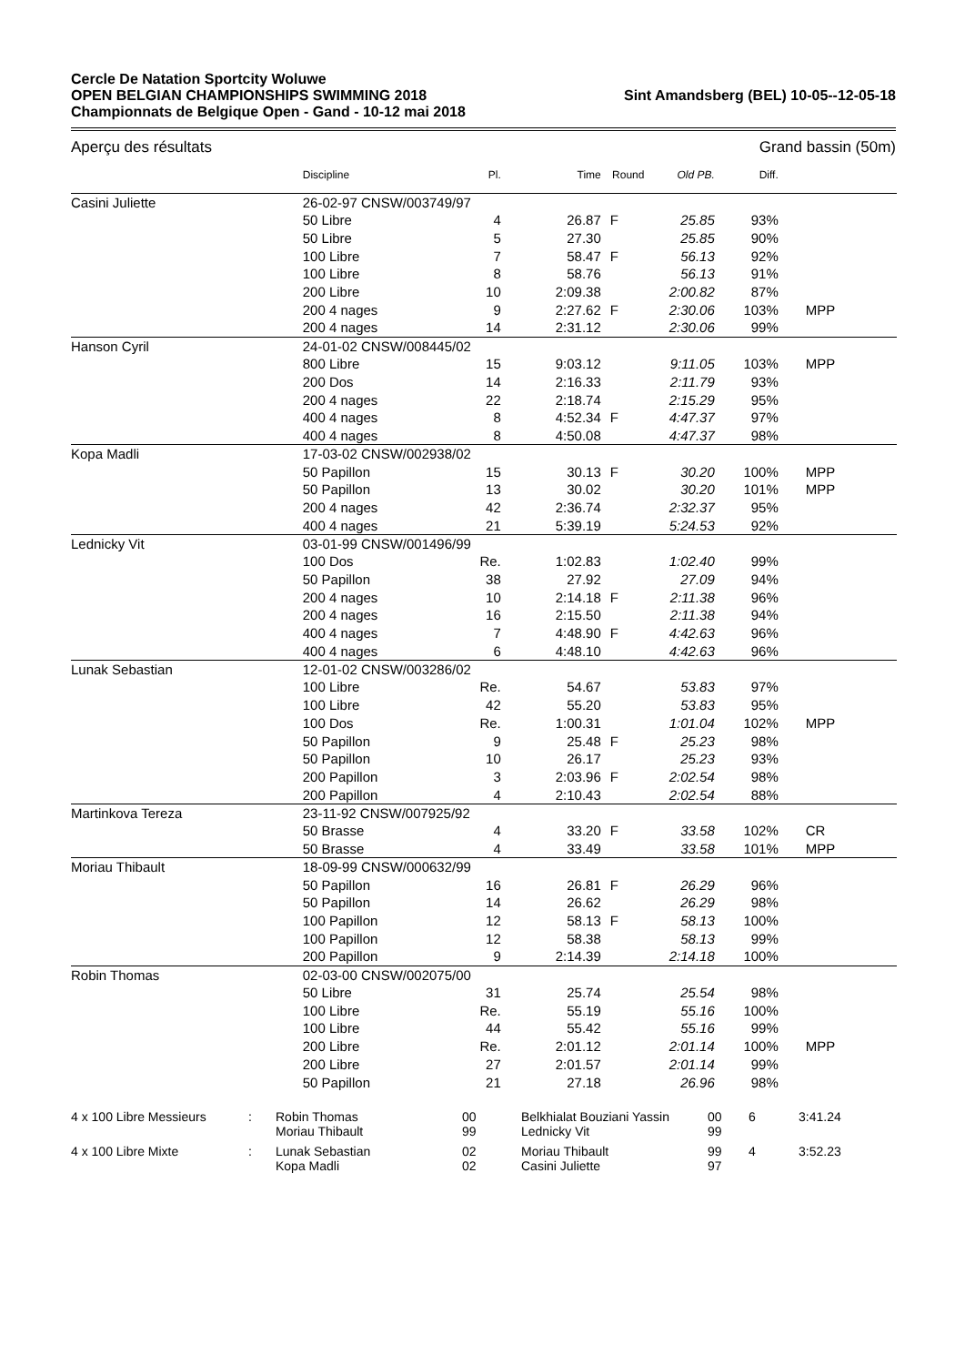Cercle De Natation Sportcity Woluwe
OPEN BELGIAN CHAMPIONSHIPS SWIMMING 2018
Championnats de Belgique Open - Gand - 10-12 mai 2018
Sint Amandsberg (BEL) 10-05--12-05-18
Aperçu des résultats Grand bassin (50m)
| | Discipline | Pl. | Time | Round | Old PB. | Diff. | |
| --- | --- | --- | --- | --- | --- | --- | --- |
| Casini Juliette | 26-02-97 CNSW/003749/97 | | | | | | |
| | 50 Libre | 4 | 26.87 | F | 25.85 | 93% | |
| | 50 Libre | 5 | 27.30 | | 25.85 | 90% | |
| | 100 Libre | 7 | 58.47 | F | 56.13 | 92% | |
| | 100 Libre | 8 | 58.76 | | 56.13 | 91% | |
| | 200 Libre | 10 | 2:09.38 | | 2:00.82 | 87% | |
| | 200 4 nages | 9 | 2:27.62 | F | 2:30.06 | 103% | MPP |
| | 200 4 nages | 14 | 2:31.12 | | 2:30.06 | 99% | |
| Hanson Cyril | 24-01-02 CNSW/008445/02 | | | | | | |
| | 800 Libre | 15 | 9:03.12 | | 9:11.05 | 103% | MPP |
| | 200 Dos | 14 | 2:16.33 | | 2:11.79 | 93% | |
| | 200 4 nages | 22 | 2:18.74 | | 2:15.29 | 95% | |
| | 400 4 nages | 8 | 4:52.34 | F | 4:47.37 | 97% | |
| | 400 4 nages | 8 | 4:50.08 | | 4:47.37 | 98% | |
| Kopa Madli | 17-03-02 CNSW/002938/02 | | | | | | |
| | 50 Papillon | 15 | 30.13 | F | 30.20 | 100% | MPP |
| | 50 Papillon | 13 | 30.02 | | 30.20 | 101% | MPP |
| | 200 4 nages | 42 | 2:36.74 | | 2:32.37 | 95% | |
| | 400 4 nages | 21 | 5:39.19 | | 5:24.53 | 92% | |
| Lednicky Vit | 03-01-99 CNSW/001496/99 | | | | | | |
| | 100 Dos | Re. | 1:02.83 | | 1:02.40 | 99% | |
| | 50 Papillon | 38 | 27.92 | | 27.09 | 94% | |
| | 200 4 nages | 10 | 2:14.18 | F | 2:11.38 | 96% | |
| | 200 4 nages | 16 | 2:15.50 | | 2:11.38 | 94% | |
| | 400 4 nages | 7 | 4:48.90 | F | 4:42.63 | 96% | |
| | 400 4 nages | 6 | 4:48.10 | | 4:42.63 | 96% | |
| Lunak Sebastian | 12-01-02 CNSW/003286/02 | | | | | | |
| | 100 Libre | Re. | 54.67 | | 53.83 | 97% | |
| | 100 Libre | 42 | 55.20 | | 53.83 | 95% | |
| | 100 Dos | Re. | 1:00.31 | | 1:01.04 | 102% | MPP |
| | 50 Papillon | 9 | 25.48 | F | 25.23 | 98% | |
| | 50 Papillon | 10 | 26.17 | | 25.23 | 93% | |
| | 200 Papillon | 3 | 2:03.96 | F | 2:02.54 | 98% | |
| | 200 Papillon | 4 | 2:10.43 | | 2:02.54 | 88% | |
| Martinkova Tereza | 23-11-92 CNSW/007925/92 | | | | | | |
| | 50 Brasse | 4 | 33.20 | F | 33.58 | 102% | CR |
| | 50 Brasse | 4 | 33.49 | | 33.58 | 101% | MPP |
| Moriau Thibault | 18-09-99 CNSW/000632/99 | | | | | | |
| | 50 Papillon | 16 | 26.81 | F | 26.29 | 96% | |
| | 50 Papillon | 14 | 26.62 | | 26.29 | 98% | |
| | 100 Papillon | 12 | 58.13 | F | 58.13 | 100% | |
| | 100 Papillon | 12 | 58.38 | | 58.13 | 99% | |
| | 200 Papillon | 9 | 2:14.39 | | 2:14.18 | 100% | |
| Robin Thomas | 02-03-00 CNSW/002075/00 | | | | | | |
| | 50 Libre | 31 | 25.74 | | 25.54 | 98% | |
| | 100 Libre | Re. | 55.19 | | 55.16 | 100% | |
| | 100 Libre | 44 | 55.42 | | 55.16 | 99% | |
| | 200 Libre | Re. | 2:01.12 | | 2:01.14 | 100% | MPP |
| | 200 Libre | 27 | 2:01.57 | | 2:01.14 | 99% | |
| | 50 Papillon | 21 | 27.18 | | 26.96 | 98% | |
| 4 x 100 Libre Messieurs | : | Robin Thomas Moriau Thibault | 00 99 | Belkhialat Bouziani Yassin Lednicky Vit | 00 99 | 6 | 3:41.24 |
| 4 x 100 Libre Mixte | : | Lunak Sebastian Kopa Madli | 02 02 | Moriau Thibault Casini Juliette | 99 97 | 4 | 3:52.23 |